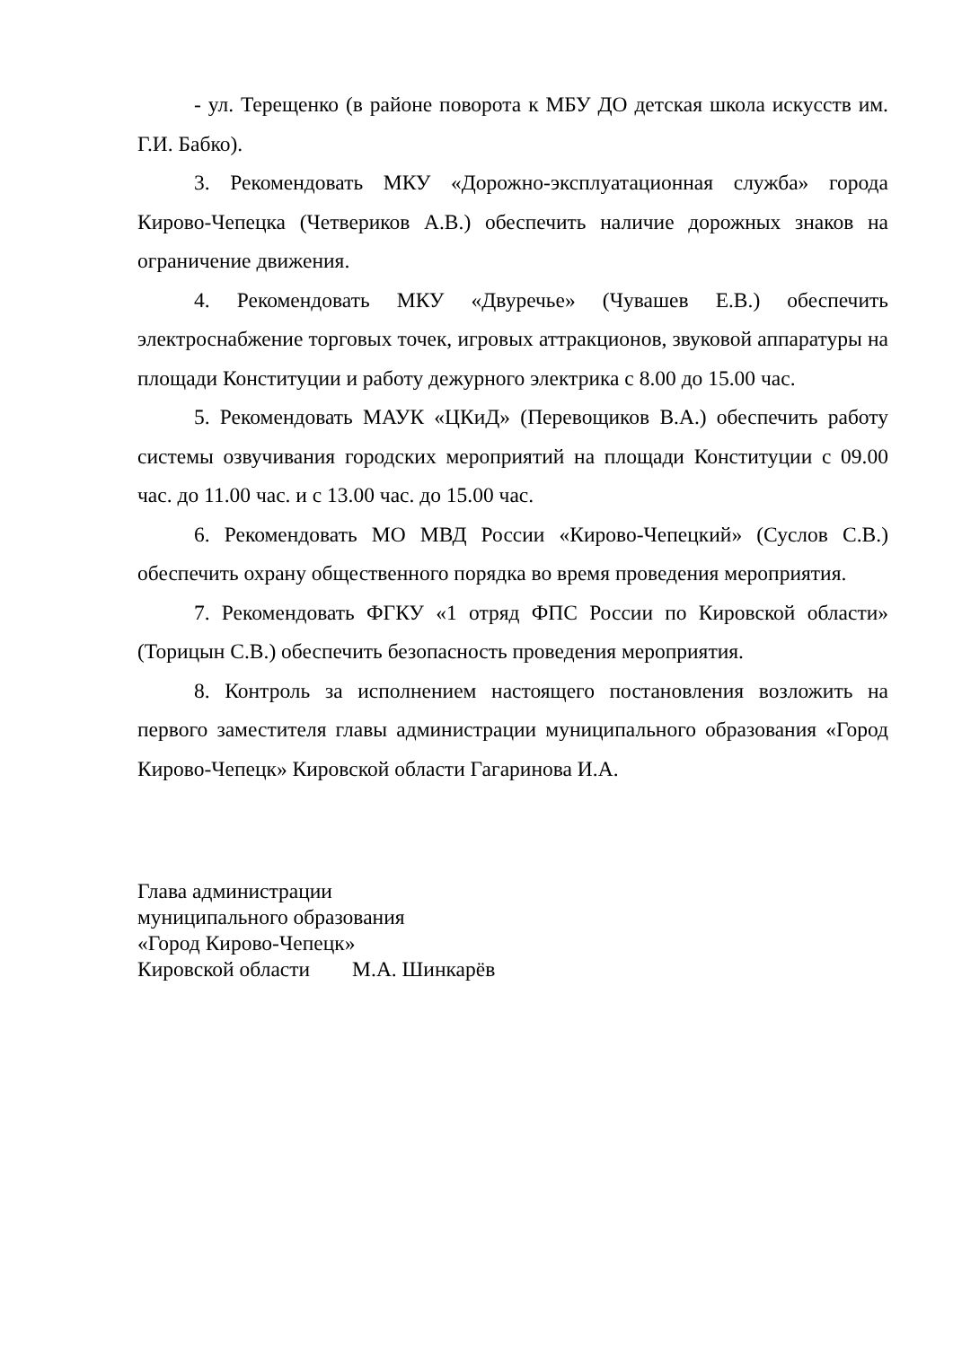- ул. Терещенко (в районе поворота к МБУ ДО детская школа искусств им. Г.И. Бабко).
3. Рекомендовать МКУ «Дорожно-эксплуатационная служба» города Кирово-Чепецка (Четвериков А.В.) обеспечить наличие дорожных знаков на ограничение движения.
4. Рекомендовать МКУ «Двуречье» (Чувашев Е.В.) обеспечить электроснабжение торговых точек, игровых аттракционов, звуковой аппаратуры на площади Конституции и работу дежурного электрика с 8.00 до 15.00 час.
5. Рекомендовать МАУК «ЦКиД» (Перевощиков В.А.) обеспечить работу системы озвучивания городских мероприятий на площади Конституции с 09.00 час. до 11.00 час. и с 13.00 час. до 15.00 час.
6. Рекомендовать МО МВД России «Кирово-Чепецкий» (Суслов С.В.) обеспечить охрану общественного порядка во время проведения мероприятия.
7. Рекомендовать ФГКУ «1 отряд ФПС России по Кировской области» (Торицын С.В.) обеспечить безопасность проведения мероприятия.
8. Контроль за исполнением настоящего постановления возложить на первого заместителя главы администрации муниципального образования «Город Кирово-Чепецк» Кировской области Гагаринова И.А.
Глава администрации
муниципального образования
«Город Кирово-Чепецк»
Кировской области М.А. Шинкарёв